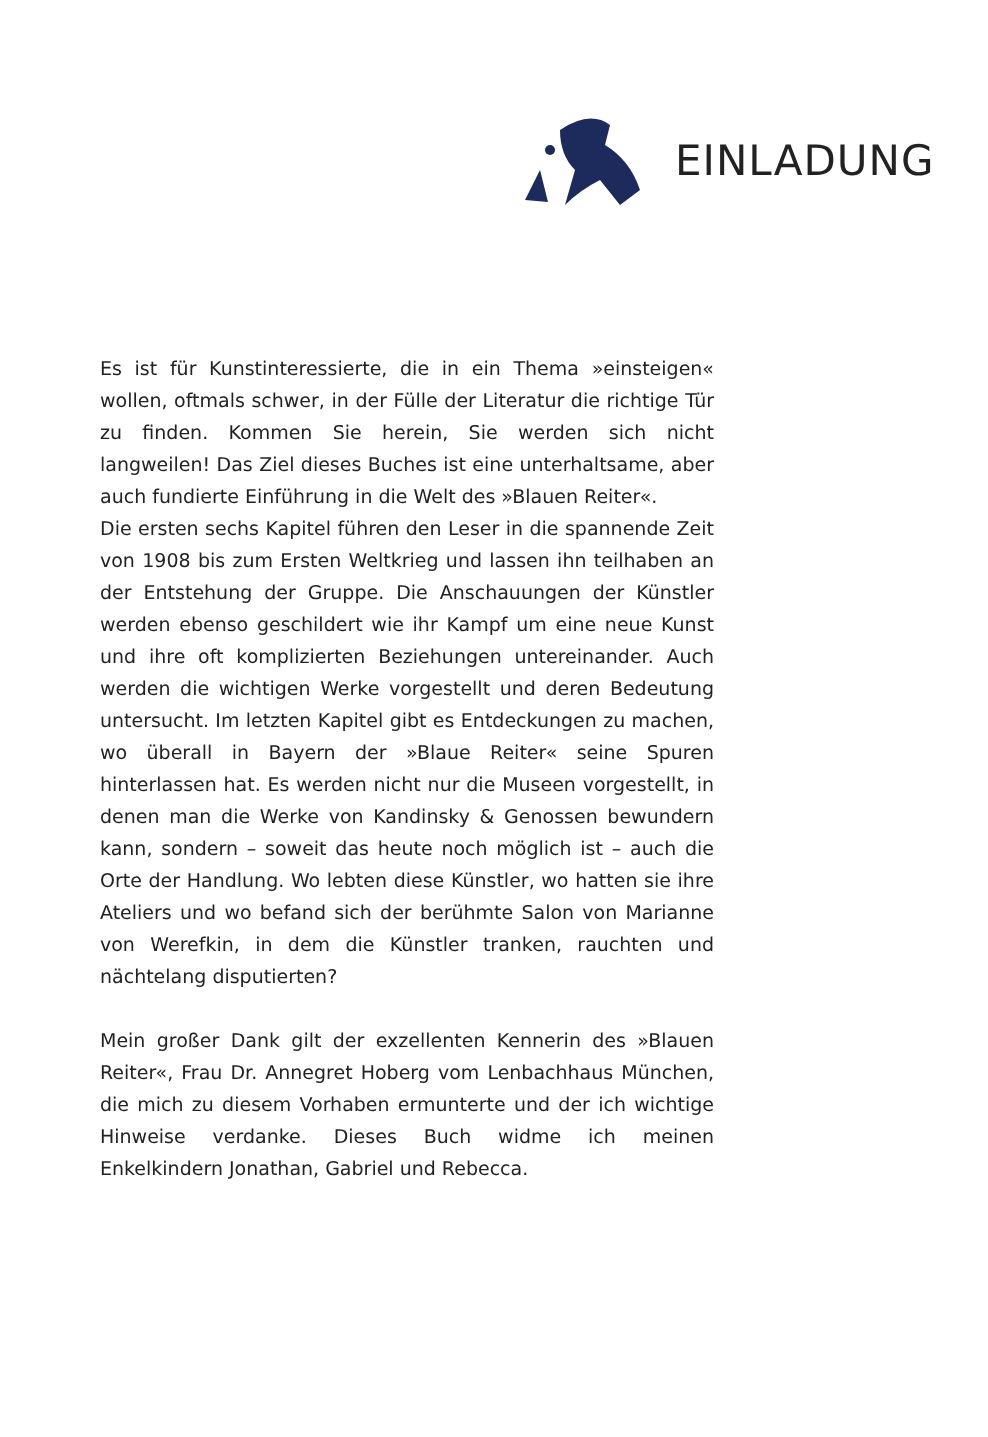EINLADUNG
Es ist für Kunstinteressierte, die in ein Thema »einsteigen« wollen, oftmals schwer, in der Fülle der Literatur die richtige Tür zu finden. Kommen Sie herein, Sie werden sich nicht langweilen! Das Ziel dieses Buches ist eine unterhaltsame, aber auch fundierte Einführung in die Welt des »Blauen Reiter«.
Die ersten sechs Kapitel führen den Leser in die spannende Zeit von 1908 bis zum Ersten Weltkrieg und lassen ihn teilhaben an der Entstehung der Gruppe. Die Anschauungen der Künstler werden ebenso geschildert wie ihr Kampf um eine neue Kunst und ihre oft komplizierten Beziehungen untereinander. Auch werden die wichtigen Werke vorgestellt und deren Bedeutung untersucht. Im letzten Kapitel gibt es Entdeckungen zu machen, wo überall in Bayern der »Blaue Reiter« seine Spuren hinterlassen hat. Es werden nicht nur die Museen vorgestellt, in denen man die Werke von Kandinsky & Genossen bewundern kann, sondern – soweit das heute noch möglich ist – auch die Orte der Handlung. Wo lebten diese Künstler, wo hatten sie ihre Ateliers und wo befand sich der berühmte Salon von Marianne von Werefkin, in dem die Künstler tranken, rauchten und nächtelang disputierten?
Mein großer Dank gilt der exzellenten Kennerin des »Blauen Reiter«, Frau Dr. Annegret Hoberg vom Lenbachhaus München, die mich zu diesem Vorhaben ermunterte und der ich wichtige Hinweise verdanke. Dieses Buch widme ich meinen Enkelkindern Jonathan, Gabriel und Rebecca.